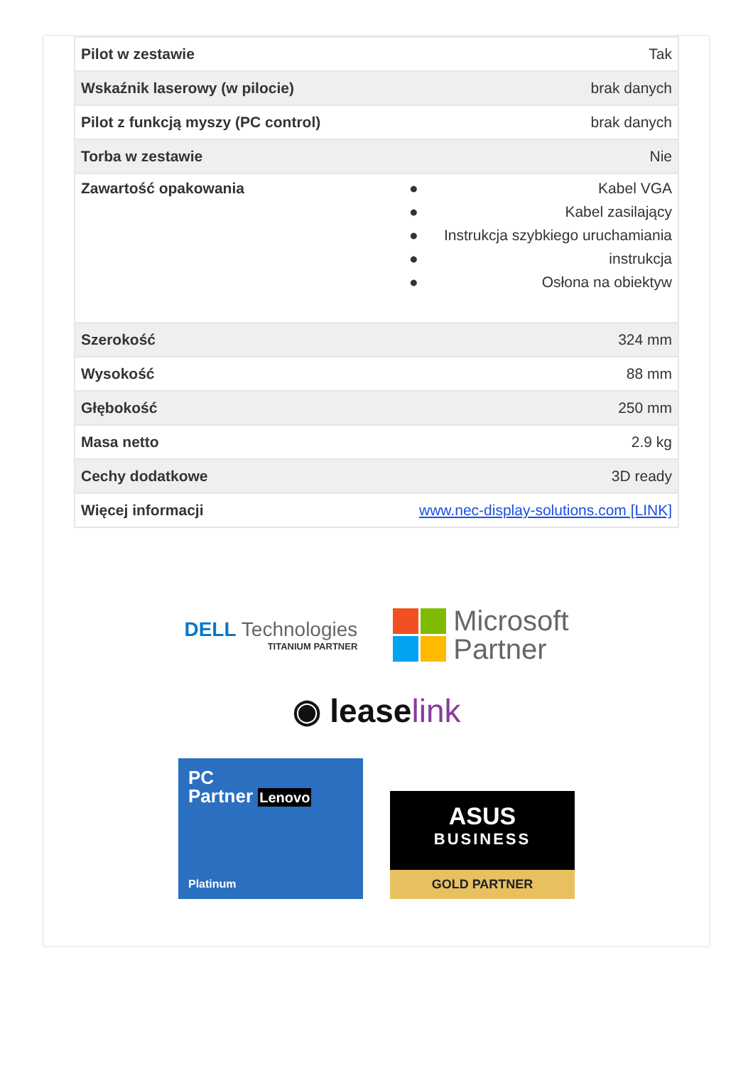| Pilot w zestawie | Tak |
| Wskaźnik laserowy (w pilocie) | brak danych |
| Pilot z funkcją myszy (PC control) | brak danych |
| Torba w zestawie | Nie |
| Zawartość opakowania | ● Kabel VGA ● Kabel zasilający ● Instrukcja szybkiego uruchamiania ● instrukcja ● Osłona na obiektyw |
| Szerokość | 324 mm |
| Wysokość | 88 mm |
| Głębokość | 250 mm |
| Masa netto | 2.9 kg |
| Cechy dodatkowe | 3D ready |
| Więcej informacji | www.nec-display-solutions.com [LINK] |
DELL Technologies
TITANIUM PARTNER
Microsoft
Partner
◉ leaselink
PC
Partner Lenovo
Platinum
ASUS
BUSINESS
GOLD PARTNER